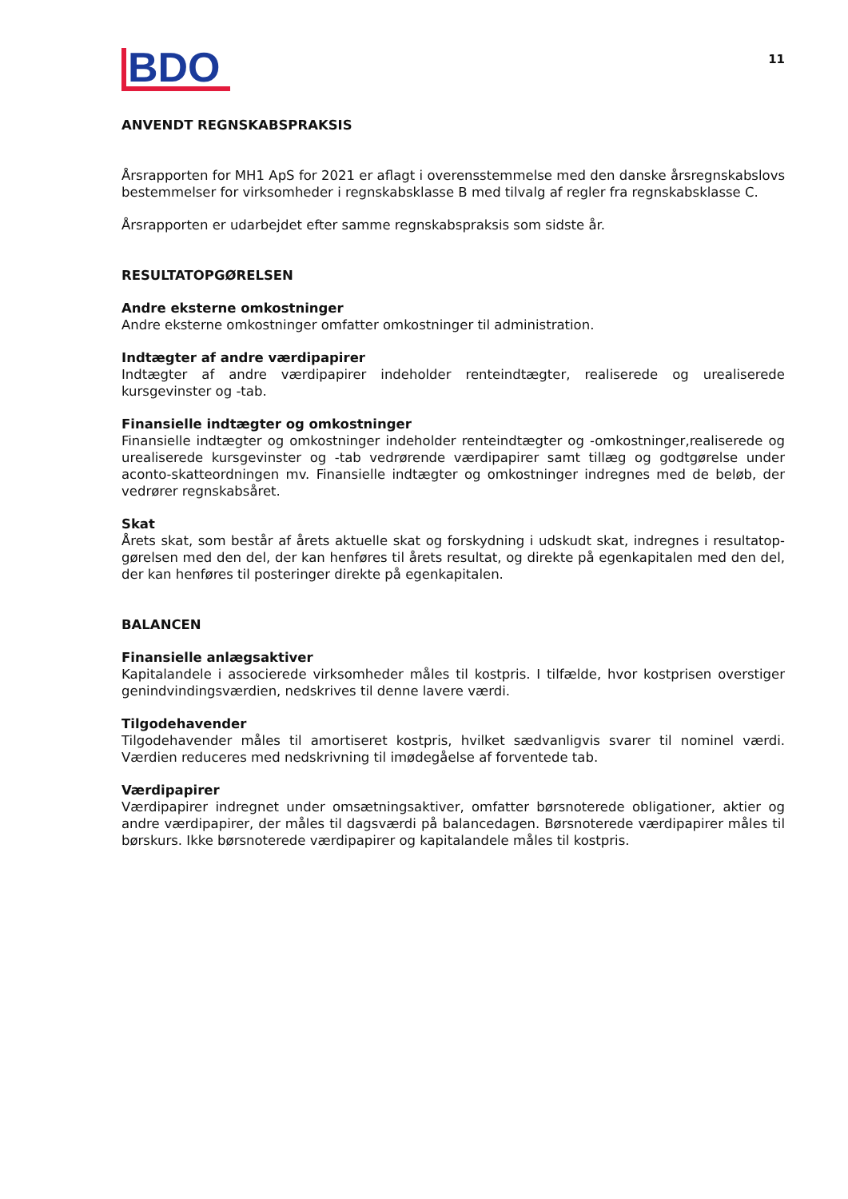BDO
11
ANVENDT REGNSKABSPRAKSIS
Årsrapporten for MH1 ApS for 2021 er aflagt i overensstemmelse med den danske årsregnskabslovs bestemmelser for virksomheder i regnskabsklasse B med tilvalg af regler fra regnskabsklasse C.
Årsrapporten er udarbejdet efter samme regnskabspraksis som sidste år.
RESULTATOPGØRELSEN
Andre eksterne omkostninger
Andre eksterne omkostninger omfatter omkostninger til administration.
Indtægter af andre værdipapirer
Indtægter af andre værdipapirer indeholder renteindtægter, realiserede og urealiserede kursgevinster og -tab.
Finansielle indtægter og omkostninger
Finansielle indtægter og omkostninger indeholder renteindtægter og -omkostninger,realiserede og urealiserede kursgevinster og -tab vedrørende værdipapirer samt tillæg og godtgørelse under aconto-skatteordningen mv. Finansielle indtægter og omkostninger indregnes med de beløb, der vedrører regnskabsåret.
Skat
Årets skat, som består af årets aktuelle skat og forskydning i udskudt skat, indregnes i resultatop-gørelsen med den del, der kan henføres til årets resultat, og direkte på egenkapitalen med den del, der kan henføres til posteringer direkte på egenkapitalen.
BALANCEN
Finansielle anlægsaktiver
Kapitalandele i associerede virksomheder måles til kostpris. I tilfælde, hvor kostprisen overstiger genindvindingsværdien, nedskrives til denne lavere værdi.
Tilgodehavender
Tilgodehavender måles til amortiseret kostpris, hvilket sædvanligvis svarer til nominel værdi. Værdien reduceres med nedskrivning til imødegåelse af forventede tab.
Værdipapirer
Værdipapirer indregnet under omsætningsaktiver, omfatter børsnoterede obligationer, aktier og andre værdipapirer, der måles til dagsværdi på balancedagen. Børsnoterede værdipapirer måles til børskurs. Ikke børsnoterede værdipapirer og kapitalandele måles til kostpris.